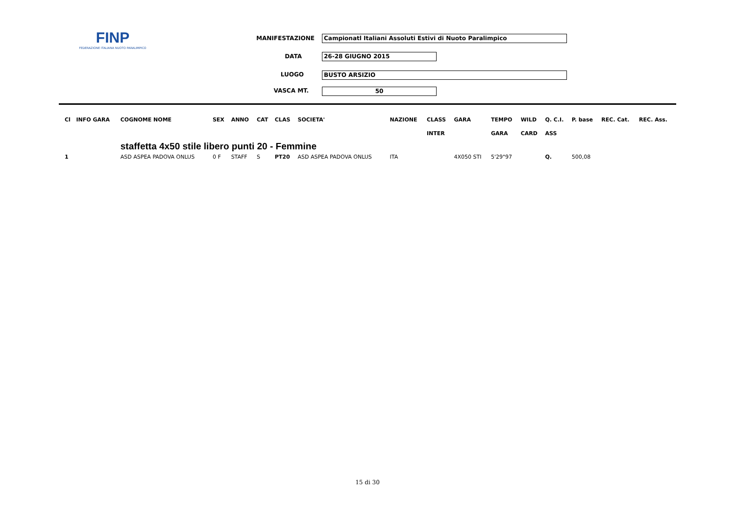FINP
FEDERAZIONE ITALIANA NUOTO PARALIMPICO
MANIFESTAZIONE Campionatl Italiani Assoluti Estivi di Nuoto Paralimpico
DATA 26-28 GIUGNO 2015
LUOGO BUSTO ARSIZIO
VASCA MT. 50
| Cl | INFO GARA | COGNOME NOME | SEX | ANNO | CAT | CLAS | SOCIETA' | NAZIONE | CLASS | GARA | TEMPO | WILD | Q. C.I. | P. base | REC. Cat. | REC. Ass. |
| --- | --- | --- | --- | --- | --- | --- | --- | --- | --- | --- | --- | --- | --- | --- | --- | --- |
| | | | | | | | | | INTER | | GARA | CARD | ASS | | | |
| | | staffetta 4x50 stile libero punti 20 - Femmine | | | | | | | | | | | | | | |
| 1 | | ASD ASPEA PADOVA ONLUS | 0 F | STAFF | S | PT20 | ASD ASPEA PADOVA ONLUS | ITA | | 4X050 STI | 5'29"97 | | Q. | 500,08 | | |
15 di 30